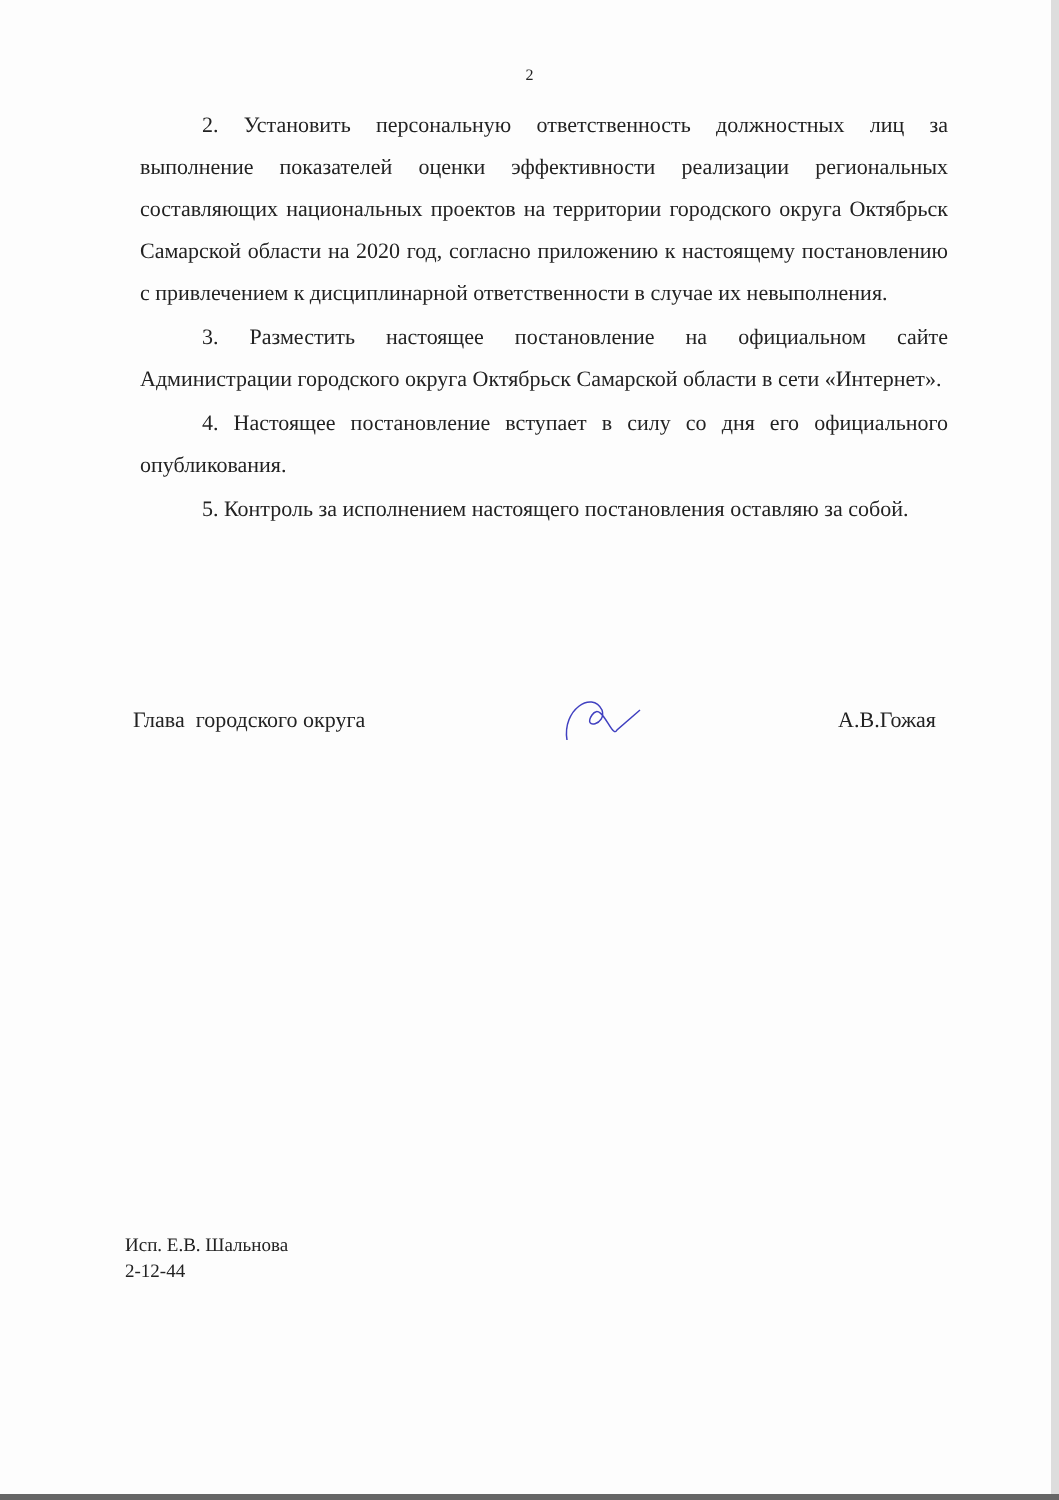2
2. Установить персональную ответственность должностных лиц за выполнение показателей оценки эффективности реализации региональных составляющих национальных проектов на территории городского округа Октябрьск Самарской области на 2020 год, согласно приложению к настоящему постановлению с привлечением к дисциплинарной ответственности в случае их невыполнения.
3. Разместить настоящее постановление на официальном сайте Администрации городского округа Октябрьск Самарской области в сети «Интернет».
4. Настоящее постановление вступает в силу со дня его официального опубликования.
5. Контроль за исполнением настоящего постановления оставляю за собой.
Глава городского округа А.В.Гожая
Исп. Е.В. Шальнова
2-12-44